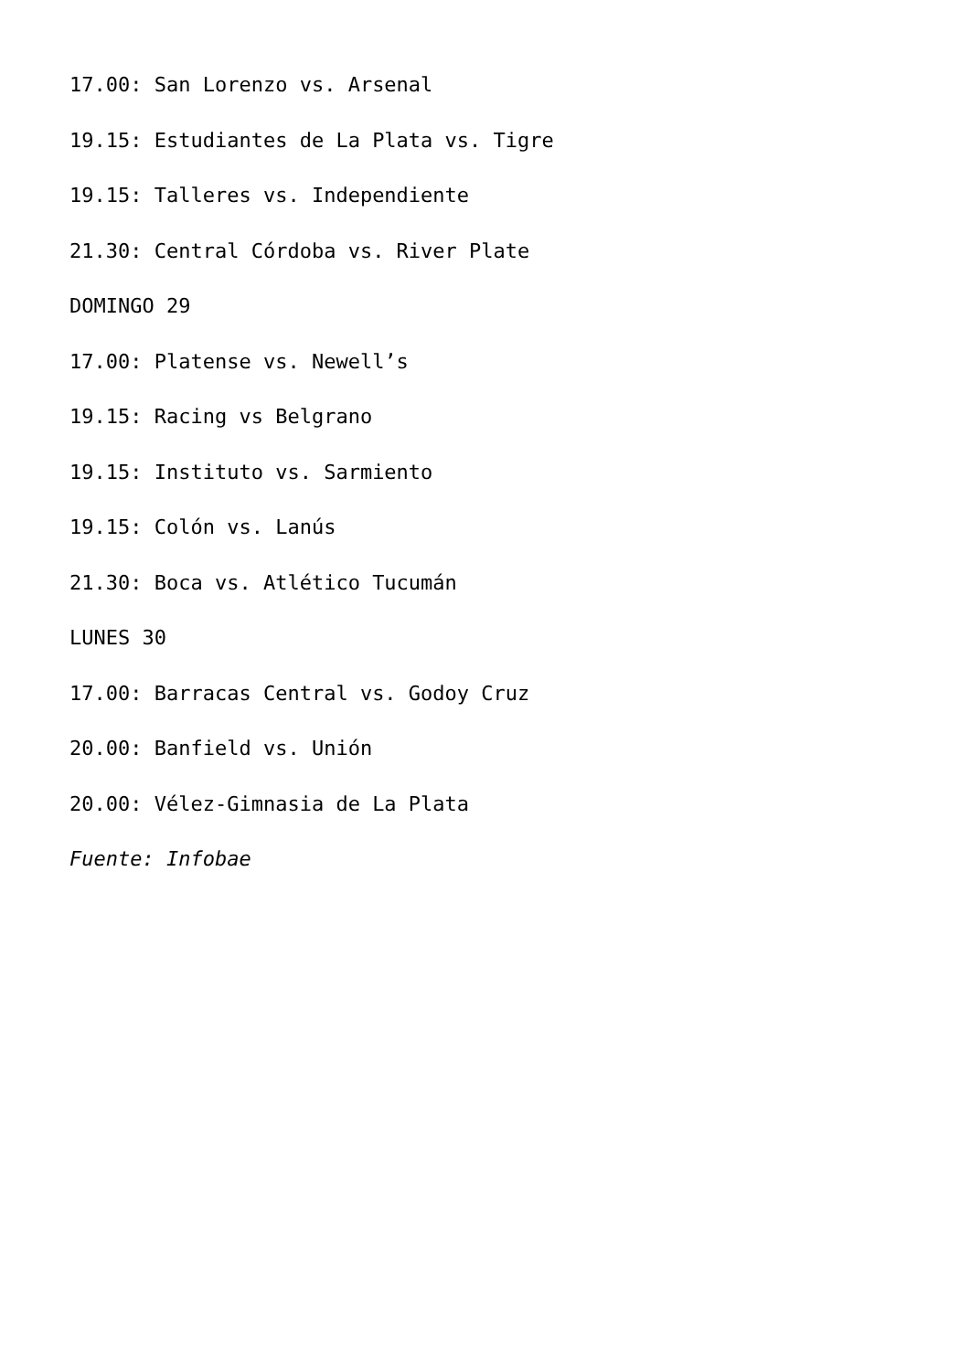17.00: San Lorenzo vs. Arsenal
19.15: Estudiantes de La Plata vs. Tigre
19.15: Talleres vs. Independiente
21.30: Central Córdoba vs. River Plate
DOMINGO 29
17.00: Platense vs. Newell’s
19.15: Racing vs Belgrano
19.15: Instituto vs. Sarmiento
19.15: Colón vs. Lanús
21.30: Boca vs. Atlético Tucumán
LUNES 30
17.00: Barracas Central vs. Godoy Cruz
20.00: Banfield vs. Unión
20.00: Vélez-Gimnasia de La Plata
Fuente: Infobae